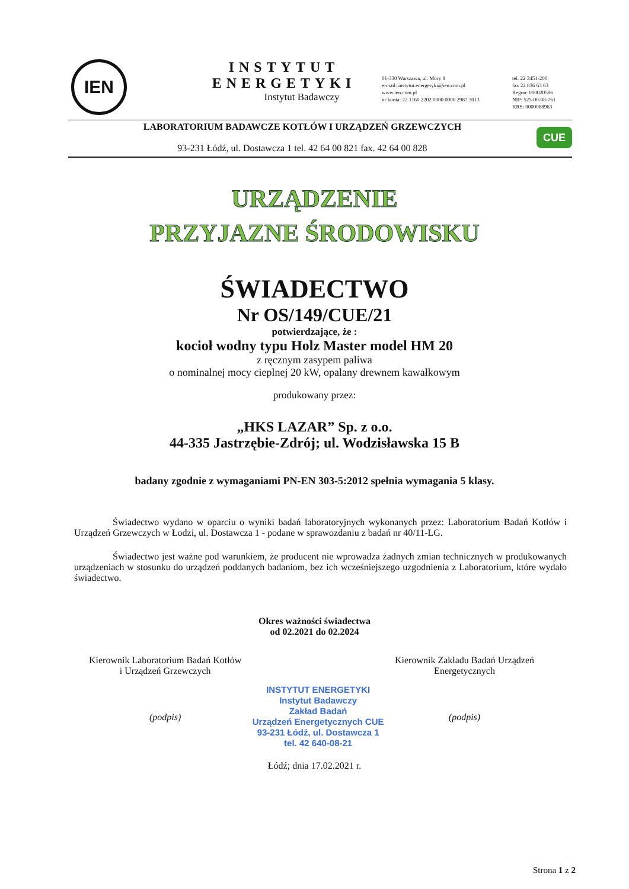IEN
INSTYTUT ENERGETYKI
Instytut Badawczy
01-330 Warszawa, ul. Mory 8
e-mail: instytut.energetyki@ien.com.pl
www.ien.com.pl
nr konta: 22 1160 2202 0000 0000 2987 3013
tel. 22 3451-200
fax 22 836 63 63
Regon: 000020586
NIP: 525-00-08-761
KRS: 0000088963
LABORATORIUM BADAWCZE KOTŁÓW I URZĄDZEŃ GRZEWCZYCH
93-231 Łódź, ul. Dostawcza 1 tel. 42 64 00 821 fax. 42 64 00 828
CUE
URZĄDZENIE
PRZYJAZNE ŚRODOWISKU
ŚWIADECTWO
Nr OS/149/CUE/21
potwierdzające, że :
kocioł wodny typu Holz Master model HM 20
z ręcznym zasypem paliwa
o nominalnej mocy cieplnej 20 kW, opalany drewnem kawałkowym
produkowany przez:
„HKS LAZAR” Sp. z o.o.
44-335 Jastrzębie-Zdrój; ul. Wodzisławska 15 B
badany zgodnie z wymaganiami PN-EN 303-5:2012 spełnia wymagania 5 klasy.
Świadectwo wydano w oparciu o wyniki badań laboratoryjnych wykonanych przez: Laboratorium Badań Kotłów i Urządzeń Grzewczych w Łodzi, ul. Dostawcza 1 - podane w sprawozdaniu z badań nr 40/11-LG.
Świadectwo jest ważne pod warunkiem, że producent nie wprowadza żadnych zmian technicznych w produkowanych urządzeniach w stosunku do urządzeń poddanych badaniom, bez ich wcześniejszego uzgodnienia z Laboratorium, które wydało świadectwo.
Okres ważności świadectwa
od 02.2021 do 02.2024
Kierownik Laboratorium Badań Kotłów
i Urządzeń Grzewczych
(podpis)
INSTYTUT ENERGETYKI
Instytut Badawczy
Zakład Badań
Urządzeń Energetycznych CUE
93-231 Łódź, ul. Dostawcza 1
tel. 42 640-08-21
Kierownik Zakładu Badań Urządzeń
Energetycznych
(podpis)
Łódź; dnia 17.02.2021 r.
Strona 1 z 2